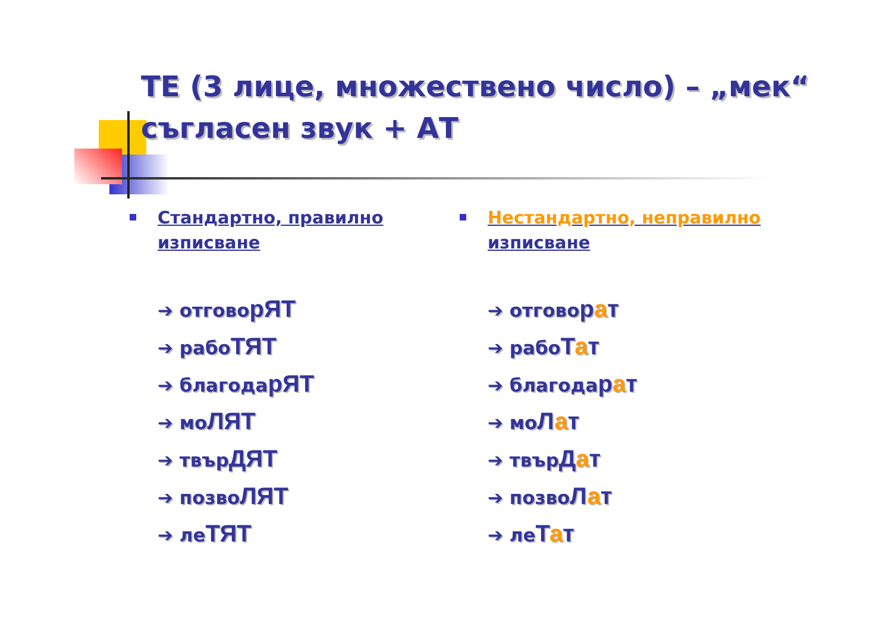ТЕ (3 лице, множествено число) – „мек“ съгласен звук + АТ
Стандартно, правилно изписване
➔ отговорЯТ
➔ рабоТЯТ
➔ благодарЯТ
➔ моЛЯТ
➔ твърДЯТ
➔ позвоЛЯТ
➔ леТЯТ
Нестандартно, неправилно изписване
➔ отговорат
➔ рабоТат
➔ благодарат
➔ моЛат
➔ твърДат
➔ позвоЛат
➔ леТат